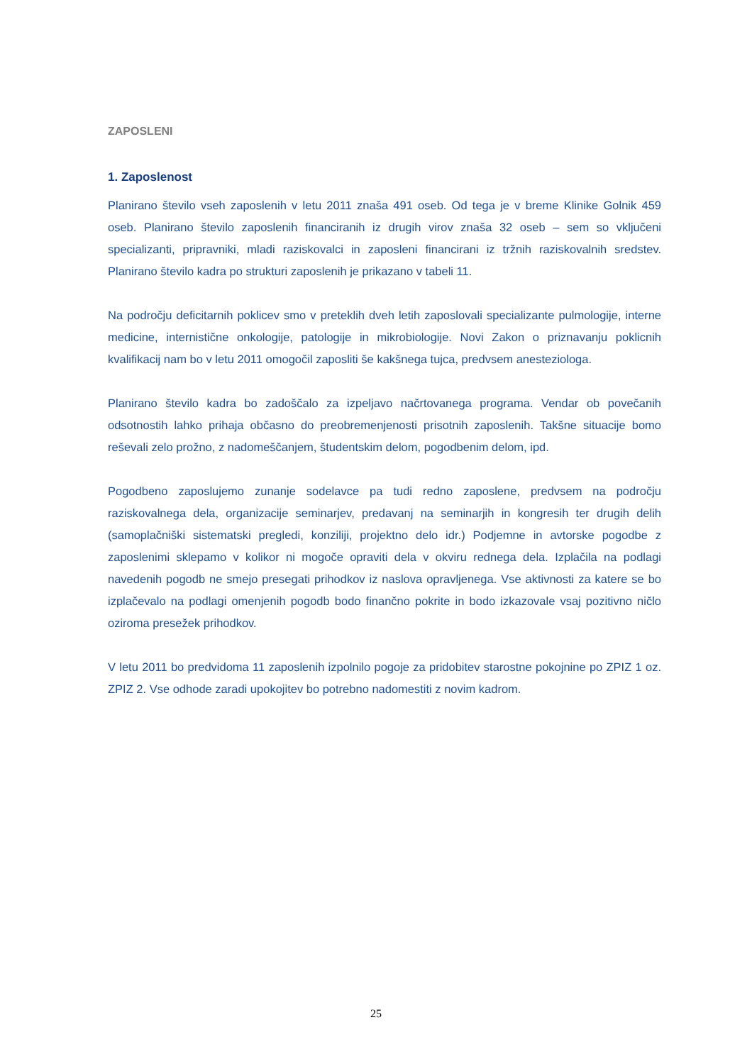ZAPOSLENI
1. Zaposlenost
Planirano število vseh zaposlenih v letu 2011 znaša 491 oseb. Od tega je v breme Klinike Golnik 459 oseb. Planirano število zaposlenih financiranih iz drugih virov znaša 32 oseb – sem so vključeni specializanti, pripravniki, mladi raziskovalci in zaposleni financirani iz tržnih raziskovalnih sredstev. Planirano število kadra po strukturi zaposlenih je prikazano v tabeli 11.
Na področju deficitarnih poklicev smo v preteklih dveh letih zaposlovali specializante pulmologije, interne medicine, internistične onkologije, patologije in mikrobiologije. Novi Zakon o priznavanju poklicnih kvalifikacij nam bo v letu 2011 omogočil zaposliti še kakšnega tujca, predvsem anesteziologa.
Planirano število kadra bo zadoščalo za izpeljavo načrtovanega programa. Vendar ob povečanih odsotnostih lahko prihaja občasno do preobremenjenosti prisotnih zaposlenih. Takšne situacije bomo reševali zelo prožno, z nadomeščanjem, študentskim delom, pogodbenim delom, ipd.
Pogodbeno zaposlujemo zunanje sodelavce pa tudi redno zaposlene, predvsem na področju raziskovalnega dela, organizacije seminarjev, predavanj na seminarjih in kongresih ter drugih delih (samoplačniški sistematski pregledi, konziliji, projektno delo idr.) Podjemne in avtorske pogodbe z zaposlenimi sklepamo v kolikor ni mogoče opraviti dela v okviru rednega dela. Izplačila na podlagi navedenih pogodb ne smejo presegati prihodkov iz naslova opravljenega. Vse aktivnosti za katere se bo izplačevalo na podlagi omenjenih pogodb bodo finančno pokrite in bodo izkazovale vsaj pozitivno ničlo oziroma presežek prihodkov.
V letu 2011 bo predvidoma 11 zaposlenih izpolnilo pogoje za pridobitev starostne pokojnine po ZPIZ 1 oz. ZPIZ 2. Vse odhode zaradi upokojitev bo potrebno nadomestiti z novim kadrom.
25